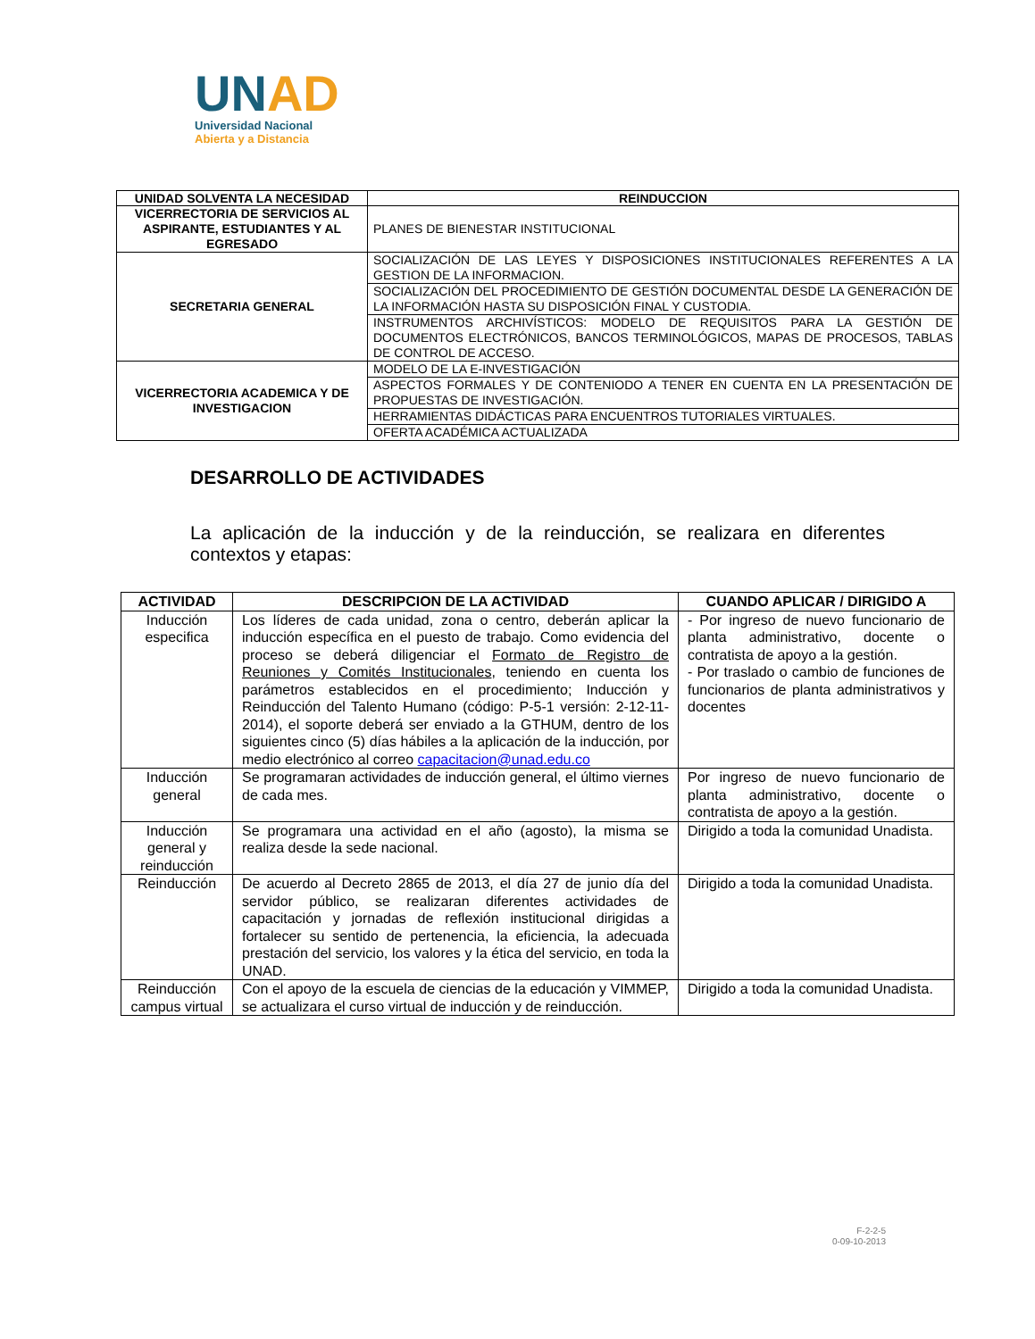UN AD
Universidad Nacional
Abierta y a Distancia
| UNIDAD SOLVENTA LA NECESIDAD | REINDUCCION |
| --- | --- |
| VICERRECTORIA DE SERVICIOS AL ASPIRANTE, ESTUDIANTES Y AL EGRESADO | PLANES DE BIENESTAR INSTITUCIONAL |
| SECRETARIA GENERAL | SOCIALIZACIÓN DE LAS LEYES Y DISPOSICIONES INSTITUCIONALES REFERENTES A LA GESTION DE LA INFORMACION. |
| | SOCIALIZACIÓN DEL PROCEDIMIENTO DE GESTIÓN DOCUMENTAL DESDE LA GENERACIÓN DE LA INFORMACIÓN HASTA SU DISPOSICIÓN FINAL Y CUSTODIA. |
| | INSTRUMENTOS ARCHIVÍSTICOS: MODELO DE REQUISITOS PARA LA GESTIÓN DE DOCUMENTOS ELECTRÓNICOS, BANCOS TERMINOLÓGICOS, MAPAS DE PROCESOS, TABLAS DE CONTROL DE ACCESO. |
| VICERRECTORIA ACADEMICA Y DE INVESTIGACION | MODELO DE LA E-INVESTIGACIÓN |
| | ASPECTOS FORMALES Y DE CONTENIODO A TENER EN CUENTA EN LA PRESENTACIÓN DE PROPUESTAS DE INVESTIGACIÓN. |
| | HERRAMIENTAS DIDÁCTICAS PARA ENCUENTROS TUTORIALES VIRTUALES. |
| | OFERTA ACADÉMICA ACTUALIZADA |
DESARROLLO DE ACTIVIDADES
La aplicación de la inducción y de la reinducción, se realizara en diferentes contextos y etapas:
| ACTIVIDAD | DESCRIPCION DE LA ACTIVIDAD | CUANDO APLICAR / DIRIGIDO A |
| --- | --- | --- |
| Inducción especifica | Los líderes de cada unidad, zona o centro, deberán aplicar la inducción específica en el puesto de trabajo. Como evidencia del proceso se deberá diligenciar el Formato de Registro de Reuniones y Comités Institucionales , teniendo en cuenta los parámetros establecidos en el procedimiento; Inducción y Reinducción del Talento Humano (código: P-5-1 versión: 2-12-11-2014), el soporte deberá ser enviado a la GTHUM, dentro de los siguientes cinco (5) días hábiles a la aplicación de la inducción, por medio electrónico al correo capacitacion@unad.edu.co | - Por ingreso de nuevo funcionario de planta administrativo, docente o contratista de apoyo a la gestión. - Por traslado o cambio de funciones de funcionarios de planta administrativos y docentes |
| Inducción general | Se programaran actividades de inducción general, el último viernes de cada mes. | Por ingreso de nuevo funcionario de planta administrativo, docente o contratista de apoyo a la gestión. |
| Inducción general y reinducción | Se programara una actividad en el año (agosto), la misma se realiza desde la sede nacional. | Dirigido a toda la comunidad Unadista. |
| Reinducción | De acuerdo al Decreto 2865 de 2013, el día 27 de junio día del servidor público, se realizaran diferentes actividades de capacitación y jornadas de reflexión institucional dirigidas a fortalecer su sentido de pertenencia, la eficiencia, la adecuada prestación del servicio, los valores y la ética del servicio, en toda la UNAD. | Dirigido a toda la comunidad Unadista. |
| Reinducción campus virtual | Con el apoyo de la escuela de ciencias de la educación y VIMMEP, se actualizara el curso virtual de inducción y de reinducción. | Dirigido a toda la comunidad Unadista. |
F-2-2-5
0-09-10-2013